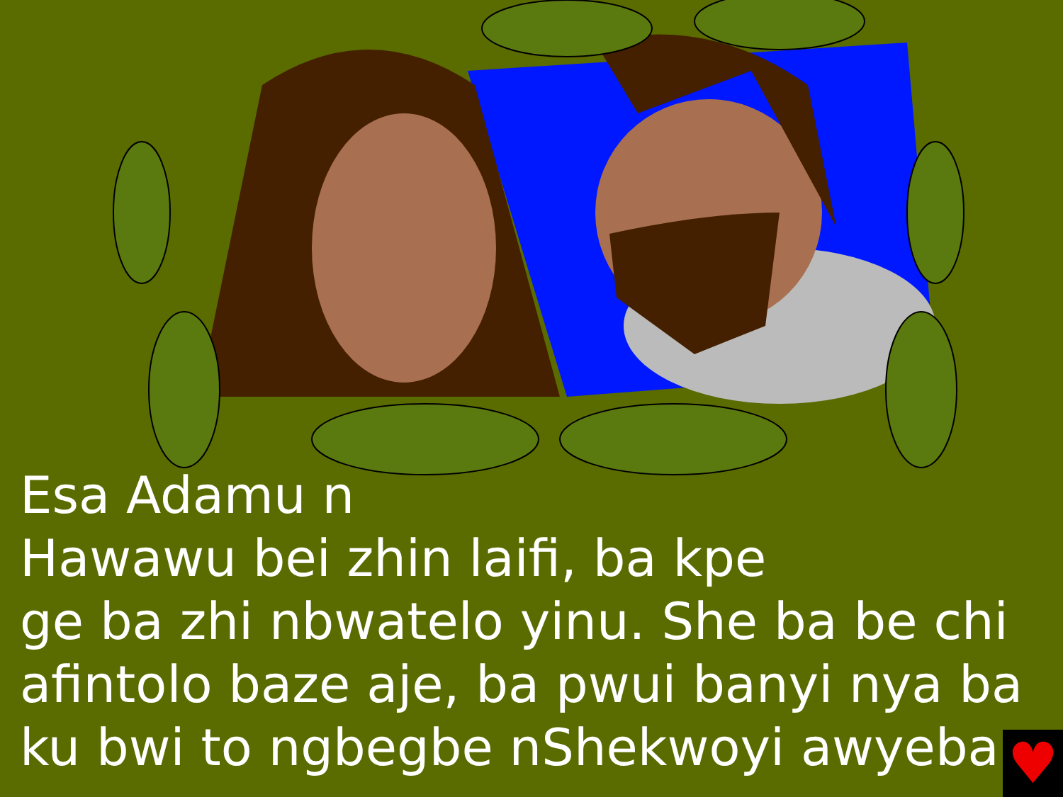Esa Adamu n
Hawawu bei zhin laifi, ba kpe
ge ba zhi nbwatelo yinu. She ba be chi
afintolo baze aje, ba pwui banyi nya ba
ku bwi to ngbegbe nShekwoyi awyeba.
♥